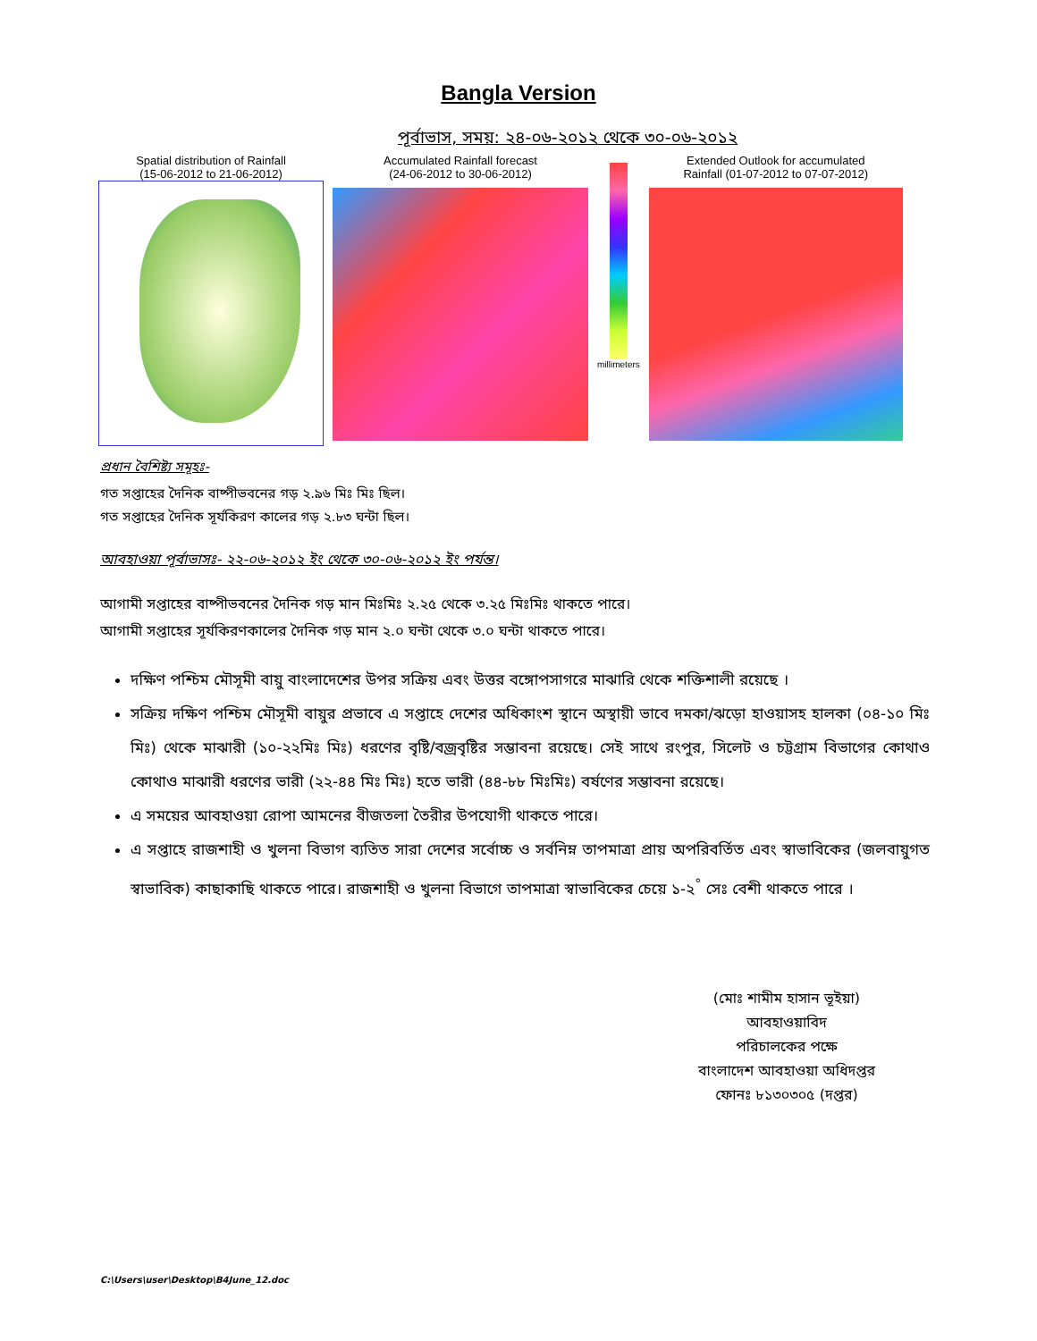Bangla Version
পূর্বাভাস, সময়: ২৪-০৬-২০১২ থেকে ৩০-০৬-২০১২
Spatial distribution of Rainfall
(15-06-2012 to 21-06-2012)
Accumulated Rainfall forecast
(24-06-2012 to 30-06-2012)
millimeters
Extended Outlook for accumulated
Rainfall (01-07-2012 to 07-07-2012)
প্রধান বৈশিষ্ট্য সমূহঃ-
গত সপ্তাহের দৈনিক বাষ্পীভবনের গড় ২.৯৬ মিঃ মিঃ ছিল।
গত সপ্তাহের দৈনিক সূর্যকিরণ কালের গড় ২.৮৩ ঘন্টা ছিল।
আবহাওয়া পূর্বাভাসঃ- ২২-০৬-২০১২ ইং থেকে ৩০-০৬-২০১২ ইং পর্যন্ত।
আগামী সপ্তাহের বাষ্পীভবনের দৈনিক গড় মান মিঃমিঃ ২.২৫ থেকে ৩.২৫ মিঃমিঃ থাকতে পারে।
আগামী সপ্তাহের সূর্যকিরণকালের দৈনিক গড় মান ২.০ ঘন্টা থেকে ৩.০ ঘন্টা থাকতে পারে।
দক্ষিণ পশ্চিম মৌসূমী বায়ু বাংলাদেশের উপর সক্রিয় এবং উত্তর বঙ্গোপসাগরে মাঝারি থেকে শক্তিশালী রয়েছে ।
সক্রিয় দক্ষিণ পশ্চিম মৌসূমী বায়ুর প্রভাবে এ সপ্তাহে দেশের অধিকাংশ স্থানে অস্থায়ী ভাবে দমকা/ঝড়ো হাওয়াসহ হালকা (০৪-১০ মিঃ মিঃ) থেকে মাঝারী (১০-২২মিঃ মিঃ) ধরণের বৃষ্টি/বজ্রবৃষ্টির সম্ভাবনা রয়েছে। সেই সাথে রংপুর, সিলেট ও চট্টগ্রাম বিভাগের কোথাও কোথাও মাঝারী ধরণের ভারী (২২-৪৪ মিঃ মিঃ) হতে ভারী (৪৪-৮৮ মিঃমিঃ) বর্ষণের সম্ভাবনা রয়েছে।
এ সময়ের আবহাওয়া রোপা আমনের বীজতলা তৈরীর উপযোগী থাকতে পারে।
এ সপ্তাহে রাজশাহী ও খুলনা বিভাগ ব্যতিত সারা দেশের সর্বোচ্চ ও সর্বনিম্ন তাপমাত্রা প্রায় অপরিবর্তিত এবং স্বাভাবিকের (জলবায়ুগত স্বাভাবিক) কাছাকাছি থাকতে পারে। রাজশাহী ও খুলনা বিভাগে তাপমাত্রা স্বাভাবিকের চেয়ে ১-২<sup>°</sup> সেঃ বেশী থাকতে পারে ।
(মোঃ শামীম হাসান ভূইয়া)
আবহাওয়াবিদ
পরিচালকের পক্ষে
বাংলাদেশ আবহাওয়া অধিদপ্তর
ফোনঃ ৮১৩০৩০৫ (দপ্তর)
C:\Users\user\Desktop\B4June_12.doc